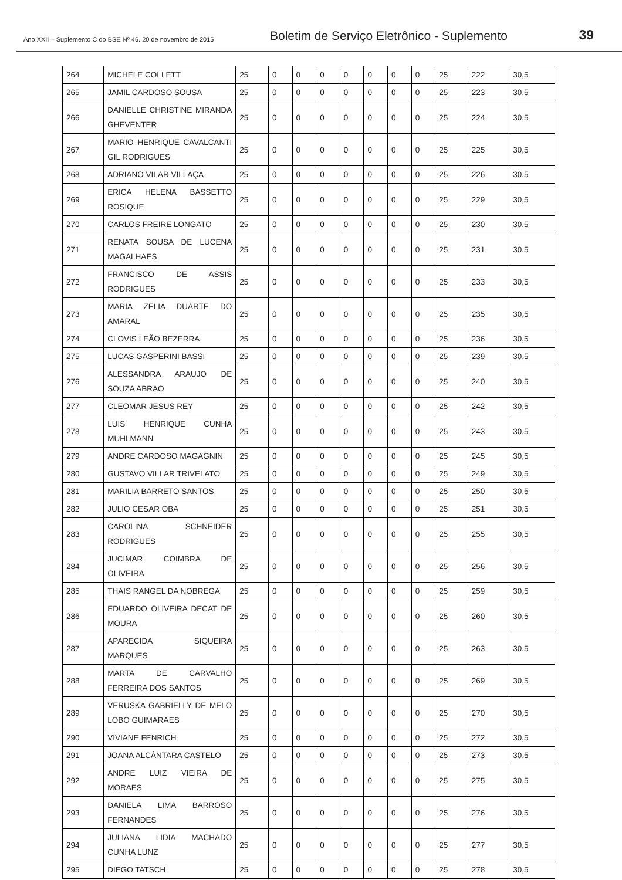Ano XXII – Suplemento C do BSE Nº 46. 20 de novembro de 2015
Boletim de Serviço Eletrônico - Suplemento
39
| 264 | MICHELE COLLETT | 25 | 0 | 0 | 0 | 0 | 0 | 0 | 0 | 25 | 222 | 30,5 |
| 265 | JAMIL CARDOSO SOUSA | 25 | 0 | 0 | 0 | 0 | 0 | 0 | 0 | 25 | 223 | 30,5 |
| 266 | DANIELLE CHRISTINE MIRANDA GHEVENTER | 25 | 0 | 0 | 0 | 0 | 0 | 0 | 0 | 25 | 224 | 30,5 |
| 267 | MARIO HENRIQUE CAVALCANTI GIL RODRIGUES | 25 | 0 | 0 | 0 | 0 | 0 | 0 | 0 | 25 | 225 | 30,5 |
| 268 | ADRIANO VILAR VILLAÇA | 25 | 0 | 0 | 0 | 0 | 0 | 0 | 0 | 25 | 226 | 30,5 |
| 269 | ERICA HELENA BASSETTO ROSIQUE | 25 | 0 | 0 | 0 | 0 | 0 | 0 | 0 | 25 | 229 | 30,5 |
| 270 | CARLOS FREIRE LONGATO | 25 | 0 | 0 | 0 | 0 | 0 | 0 | 0 | 25 | 230 | 30,5 |
| 271 | RENATA SOUSA DE LUCENA MAGALHAES | 25 | 0 | 0 | 0 | 0 | 0 | 0 | 0 | 25 | 231 | 30,5 |
| 272 | FRANCISCO DE ASSIS RODRIGUES | 25 | 0 | 0 | 0 | 0 | 0 | 0 | 0 | 25 | 233 | 30,5 |
| 273 | MARIA ZELIA DUARTE DO AMARAL | 25 | 0 | 0 | 0 | 0 | 0 | 0 | 0 | 25 | 235 | 30,5 |
| 274 | CLOVIS LEÃO BEZERRA | 25 | 0 | 0 | 0 | 0 | 0 | 0 | 0 | 25 | 236 | 30,5 |
| 275 | LUCAS GASPERINI BASSI | 25 | 0 | 0 | 0 | 0 | 0 | 0 | 0 | 25 | 239 | 30,5 |
| 276 | ALESSANDRA ARAUJO DE SOUZA ABRAO | 25 | 0 | 0 | 0 | 0 | 0 | 0 | 0 | 25 | 240 | 30,5 |
| 277 | CLEOMAR JESUS REY | 25 | 0 | 0 | 0 | 0 | 0 | 0 | 0 | 25 | 242 | 30,5 |
| 278 | LUIS HENRIQUE CUNHA MUHLMANN | 25 | 0 | 0 | 0 | 0 | 0 | 0 | 0 | 25 | 243 | 30,5 |
| 279 | ANDRE CARDOSO MAGAGNIN | 25 | 0 | 0 | 0 | 0 | 0 | 0 | 0 | 25 | 245 | 30,5 |
| 280 | GUSTAVO VILLAR TRIVELATO | 25 | 0 | 0 | 0 | 0 | 0 | 0 | 0 | 25 | 249 | 30,5 |
| 281 | MARILIA BARRETO SANTOS | 25 | 0 | 0 | 0 | 0 | 0 | 0 | 0 | 25 | 250 | 30,5 |
| 282 | JULIO CESAR OBA | 25 | 0 | 0 | 0 | 0 | 0 | 0 | 0 | 25 | 251 | 30,5 |
| 283 | CAROLINA SCHNEIDER RODRIGUES | 25 | 0 | 0 | 0 | 0 | 0 | 0 | 0 | 25 | 255 | 30,5 |
| 284 | JUCIMAR COIMBRA DE OLIVEIRA | 25 | 0 | 0 | 0 | 0 | 0 | 0 | 0 | 25 | 256 | 30,5 |
| 285 | THAIS RANGEL DA NOBREGA | 25 | 0 | 0 | 0 | 0 | 0 | 0 | 0 | 25 | 259 | 30,5 |
| 286 | EDUARDO OLIVEIRA DECAT DE MOURA | 25 | 0 | 0 | 0 | 0 | 0 | 0 | 0 | 25 | 260 | 30,5 |
| 287 | APARECIDA SIQUEIRA MARQUES | 25 | 0 | 0 | 0 | 0 | 0 | 0 | 0 | 25 | 263 | 30,5 |
| 288 | MARTA DE CARVALHO FERREIRA DOS SANTOS | 25 | 0 | 0 | 0 | 0 | 0 | 0 | 0 | 25 | 269 | 30,5 |
| 289 | VERUSKA GABRIELLY DE MELO LOBO GUIMARAES | 25 | 0 | 0 | 0 | 0 | 0 | 0 | 0 | 25 | 270 | 30,5 |
| 290 | VIVIANE FENRICH | 25 | 0 | 0 | 0 | 0 | 0 | 0 | 0 | 25 | 272 | 30,5 |
| 291 | JOANA ALCÂNTARA CASTELO | 25 | 0 | 0 | 0 | 0 | 0 | 0 | 0 | 25 | 273 | 30,5 |
| 292 | ANDRE LUIZ VIEIRA DE MORAES | 25 | 0 | 0 | 0 | 0 | 0 | 0 | 0 | 25 | 275 | 30,5 |
| 293 | DANIELA LIMA BARROSO FERNANDES | 25 | 0 | 0 | 0 | 0 | 0 | 0 | 0 | 25 | 276 | 30,5 |
| 294 | JULIANA LIDIA MACHADO CUNHA LUNZ | 25 | 0 | 0 | 0 | 0 | 0 | 0 | 0 | 25 | 277 | 30,5 |
| 295 | DIEGO TATSCH | 25 | 0 | 0 | 0 | 0 | 0 | 0 | 0 | 25 | 278 | 30,5 |